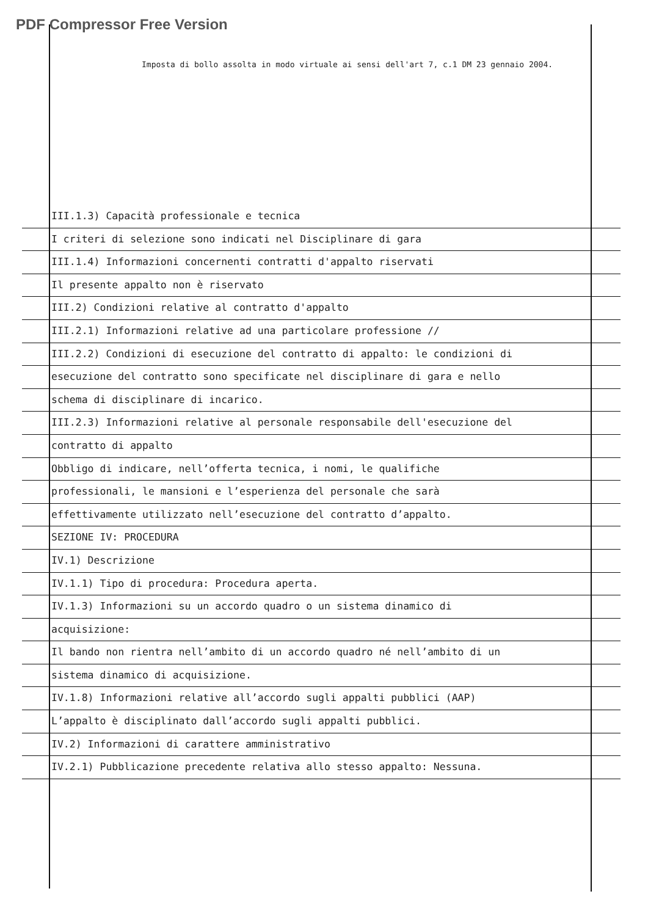PDF Compressor Free Version
Imposta di bollo assolta in modo virtuale ai sensi dell'art 7, c.1 DM 23 gennaio 2004.
III.1.3) Capacità professionale e tecnica
I criteri di selezione sono indicati nel Disciplinare di gara
III.1.4) Informazioni concernenti contratti d'appalto riservati
Il presente appalto non è riservato
III.2) Condizioni relative al contratto d'appalto
III.2.1) Informazioni relative ad una particolare professione //
III.2.2) Condizioni di esecuzione del contratto di appalto: le condizioni di
esecuzione del contratto sono specificate nel disciplinare di gara e nello
schema di disciplinare di incarico.
III.2.3) Informazioni relative al personale responsabile dell'esecuzione del
contratto di appalto
Obbligo di indicare, nell’offerta tecnica, i nomi, le qualifiche
professionali, le mansioni e l’esperienza del personale che sarà
effettivamente utilizzato nell’esecuzione del contratto d’appalto.
SEZIONE IV: PROCEDURA
IV.1) Descrizione
IV.1.1) Tipo di procedura: Procedura aperta.
IV.1.3) Informazioni su un accordo quadro o un sistema dinamico di
acquisizione:
Il bando non rientra nell’ambito di un accordo quadro né nell’ambito di un
sistema dinamico di acquisizione.
IV.1.8) Informazioni relative all’accordo sugli appalti pubblici (AAP)
L’appalto è disciplinato dall’accordo sugli appalti pubblici.
IV.2) Informazioni di carattere amministrativo
IV.2.1) Pubblicazione precedente relativa allo stesso appalto: Nessuna.